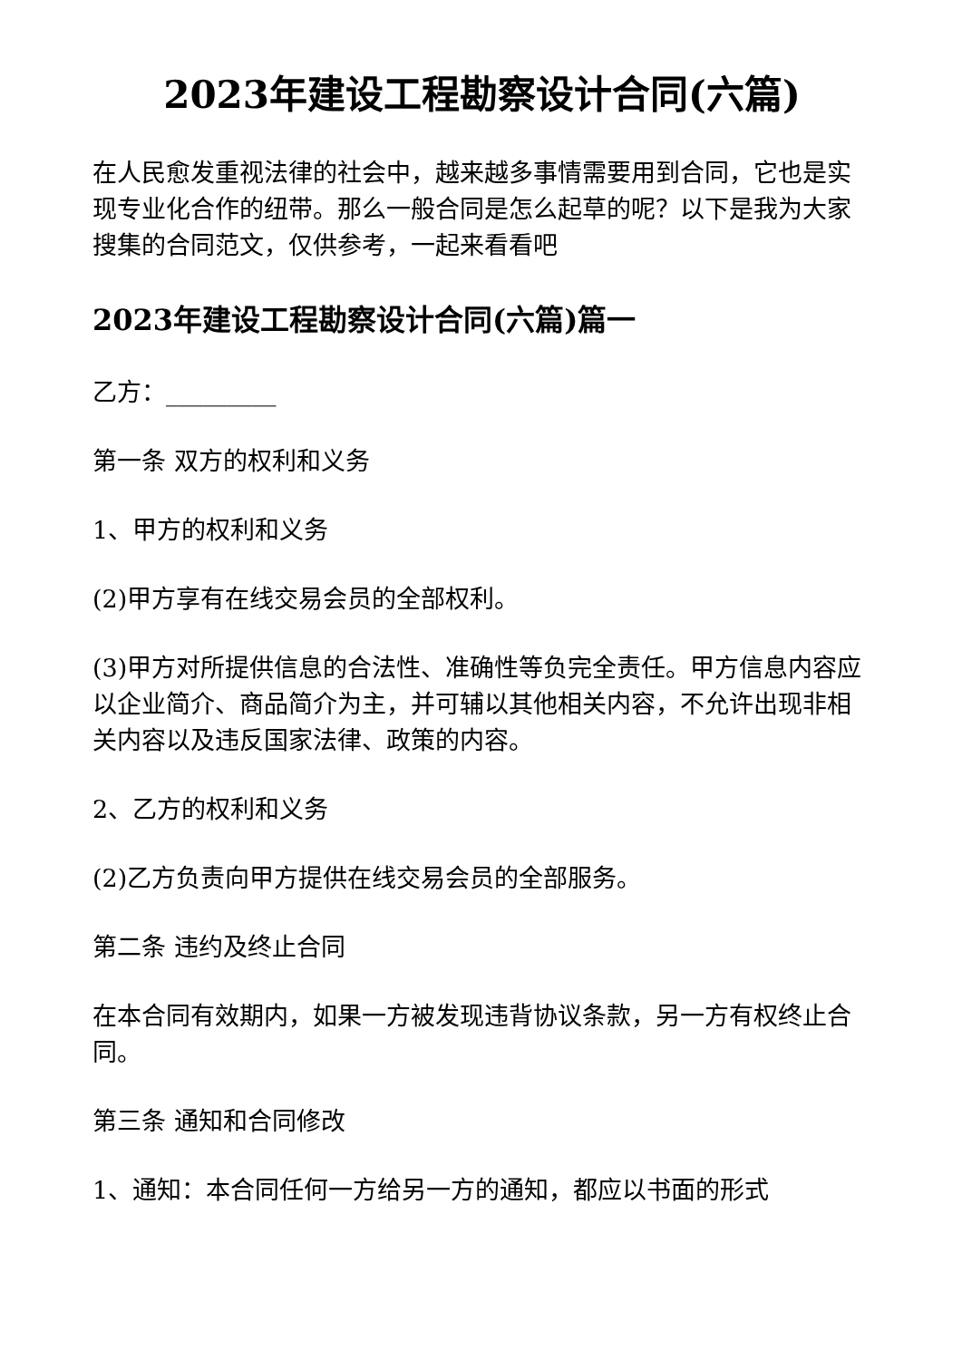2023年建设工程勘察设计合同(六篇)
在人民愈发重视法律的社会中，越来越多事情需要用到合同，它也是实现专业化合作的纽带。那么一般合同是怎么起草的呢？以下是我为大家搜集的合同范文，仅供参考，一起来看看吧
2023年建设工程勘察设计合同(六篇)篇一
乙方：_________
第一条 双方的权利和义务
1、甲方的权利和义务
(2)甲方享有在线交易会员的全部权利。
(3)甲方对所提供信息的合法性、准确性等负完全责任。甲方信息内容应以企业简介、商品简介为主，并可辅以其他相关内容，不允许出现非相关内容以及违反国家法律、政策的内容。
2、乙方的权利和义务
(2)乙方负责向甲方提供在线交易会员的全部服务。
第二条 违约及终止合同
在本合同有效期内，如果一方被发现违背协议条款，另一方有权终止合同。
第三条 通知和合同修改
1、通知：本合同任何一方给另一方的通知，都应以书面的形式